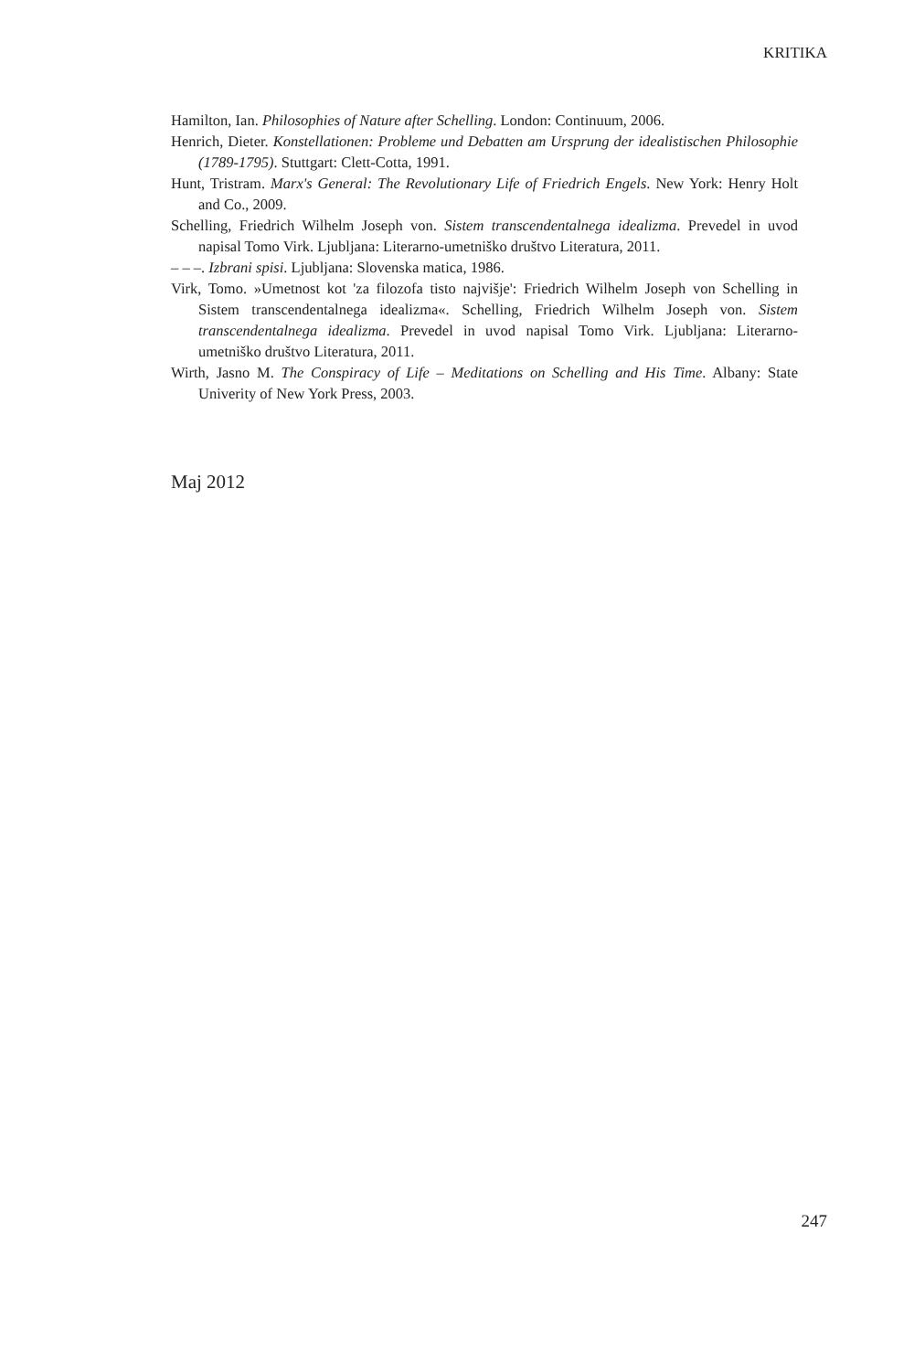KRITIKA
Hamilton, Ian. Philosophies of Nature after Schelling. London: Continuum, 2006.
Henrich, Dieter. Konstellationen: Probleme und Debatten am Ursprung der idealistischen Philosophie (1789-1795). Stuttgart: Clett-Cotta, 1991.
Hunt, Tristram. Marx's General: The Revolutionary Life of Friedrich Engels. New York: Henry Holt and Co., 2009.
Schelling, Friedrich Wilhelm Joseph von. Sistem transcendentalnega idealizma. Prevedel in uvod napisal Tomo Virk. Ljubljana: Literarno-umetniško društvo Literatura, 2011.
– – –. Izbrani spisi. Ljubljana: Slovenska matica, 1986.
Virk, Tomo. »Umetnost kot 'za filozofa tisto najvišje': Friedrich Wilhelm Joseph von Schelling in Sistem transcendentalnega idealizma«. Schelling, Friedrich Wilhelm Joseph von. Sistem transcendentalnega idealizma. Prevedel in uvod napisal Tomo Virk. Ljubljana: Literarno-umetniško društvo Literatura, 2011.
Wirth, Jasno M. The Conspiracy of Life – Meditations on Schelling and His Time. Albany: State Univerity of New York Press, 2003.
Maj 2012
247